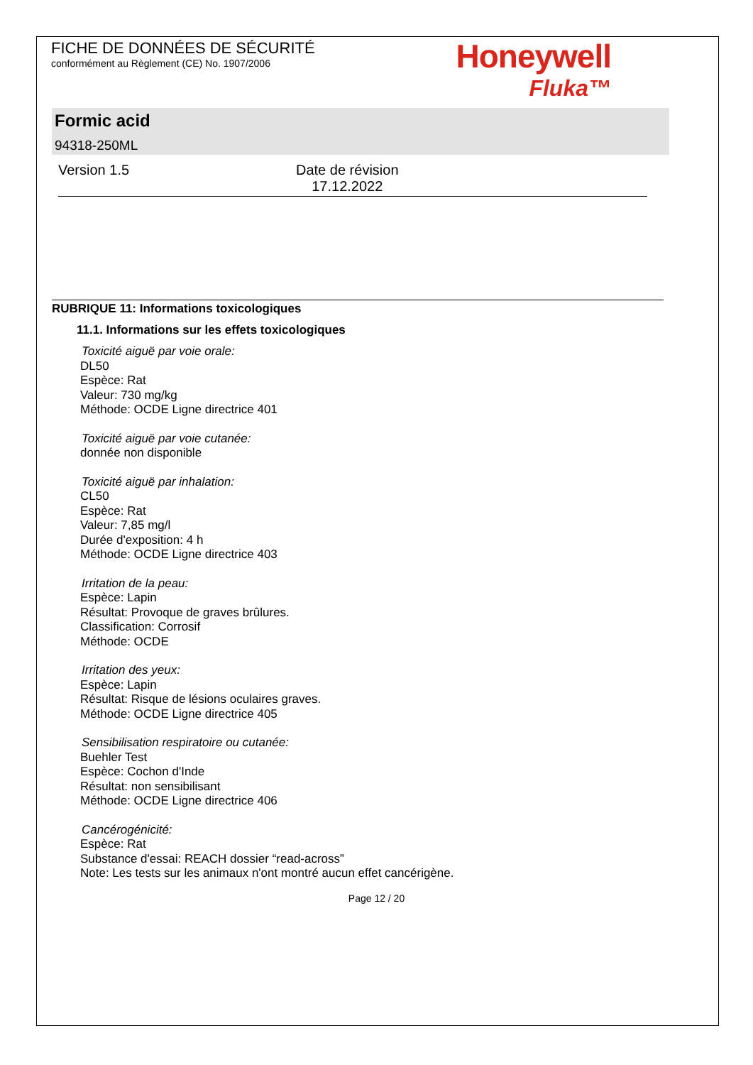FICHE DE DONNÉES DE SÉCURITÉ
conformément au Règlement (CE) No. 1907/2006
Honeywell
Fluka™
Formic acid
94318-250ML
Version 1.5 Date de révision
17.12.2022
RUBRIQUE 11: Informations toxicologiques
11.1. Informations sur les effets toxicologiques
Toxicité aiguë par voie orale:
DL50
Espèce: Rat
Valeur: 730 mg/kg
Méthode: OCDE Ligne directrice 401
Toxicité aiguë par voie cutanée:
donnée non disponible
Toxicité aiguë par inhalation:
CL50
Espèce: Rat
Valeur: 7,85 mg/l
Durée d'exposition: 4 h
Méthode: OCDE Ligne directrice 403
Irritation de la peau:
Espèce: Lapin
Résultat: Provoque de graves brûlures.
Classification: Corrosif
Méthode: OCDE
Irritation des yeux:
Espèce: Lapin
Résultat: Risque de lésions oculaires graves.
Méthode: OCDE Ligne directrice 405
Sensibilisation respiratoire ou cutanée:
Buehler Test
Espèce: Cochon d'Inde
Résultat: non sensibilisant
Méthode: OCDE Ligne directrice 406
Cancérogénicité:
Espèce: Rat
Substance d'essai: REACH dossier “read-across”
Note: Les tests sur les animaux n'ont montré aucun effet cancérigène.
Page 12 / 20